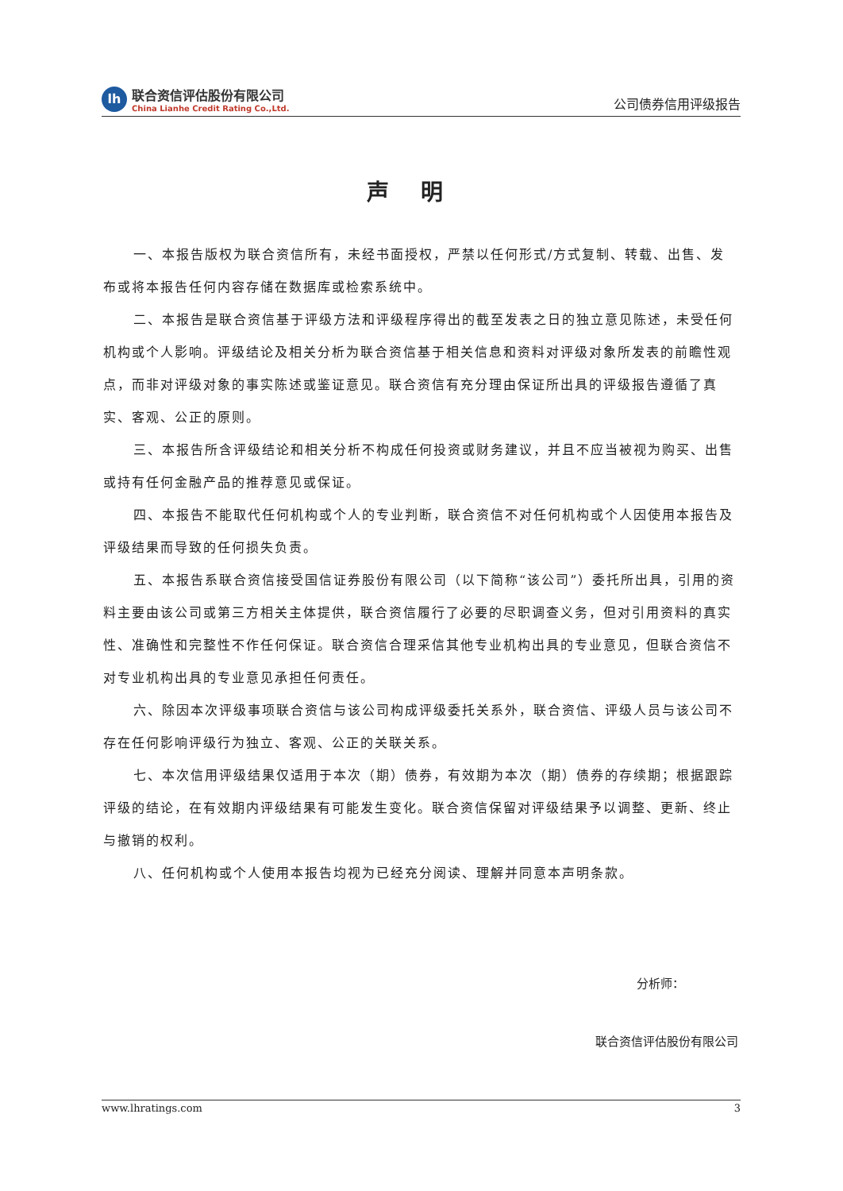lh
联合资信评估股份有限公司
China Lianhe Credit Rating Co.,Ltd.
公司债券信用评级报告
声明
一、本报告版权为联合资信所有，未经书面授权，严禁以任何形式/方式复制、转载、出售、发布或将本报告任何内容存储在数据库或检索系统中。
二、本报告是联合资信基于评级方法和评级程序得出的截至发表之日的独立意见陈述，未受任何机构或个人影响。评级结论及相关分析为联合资信基于相关信息和资料对评级对象所发表的前瞻性观点，而非对评级对象的事实陈述或鉴证意见。联合资信有充分理由保证所出具的评级报告遵循了真实、客观、公正的原则。
三、本报告所含评级结论和相关分析不构成任何投资或财务建议，并且不应当被视为购买、出售或持有任何金融产品的推荐意见或保证。
四、本报告不能取代任何机构或个人的专业判断，联合资信不对任何机构或个人因使用本报告及评级结果而导致的任何损失负责。
五、本报告系联合资信接受国信证券股份有限公司（以下简称“该公司”）委托所出具，引用的资料主要由该公司或第三方相关主体提供，联合资信履行了必要的尽职调查义务，但对引用资料的真实性、准确性和完整性不作任何保证。联合资信合理采信其他专业机构出具的专业意见，但联合资信不对专业机构出具的专业意见承担任何责任。
六、除因本次评级事项联合资信与该公司构成评级委托关系外，联合资信、评级人员与该公司不存在任何影响评级行为独立、客观、公正的关联关系。
七、本次信用评级结果仅适用于本次（期）债券，有效期为本次（期）债券的存续期；根据跟踪评级的结论，在有效期内评级结果有可能发生变化。联合资信保留对评级结果予以调整、更新、终止与撤销的权利。
八、任何机构或个人使用本报告均视为已经充分阅读、理解并同意本声明条款。
分析师：
联合资信评估股份有限公司
www.lhratings.com 3